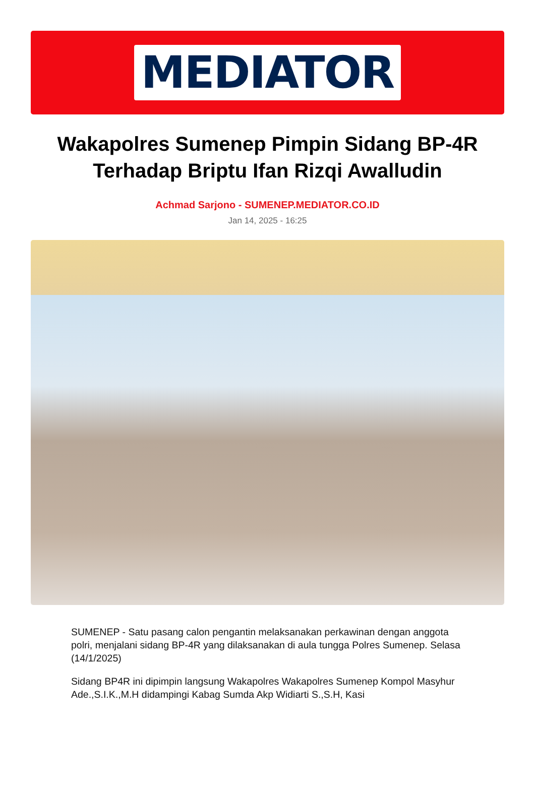MEDIATOR
Wakapolres Sumenep Pimpin Sidang BP-4R Terhadap Briptu Ifan Rizqi Awalludin
Achmad Sarjono - SUMENEP.MEDIATOR.CO.ID
Jan 14, 2025 - 16:25
SUMENEP - Satu pasang calon pengantin melaksanakan perkawinan dengan anggota polri, menjalani sidang BP-4R yang dilaksanakan di aula tungga Polres Sumenep. Selasa (14/1/2025)
Sidang BP4R ini dipimpin langsung Wakapolres Wakapolres Sumenep Kompol Masyhur Ade.,S.I.K.,M.H didampingi Kabag Sumda Akp Widiarti S.,S.H, Kasi